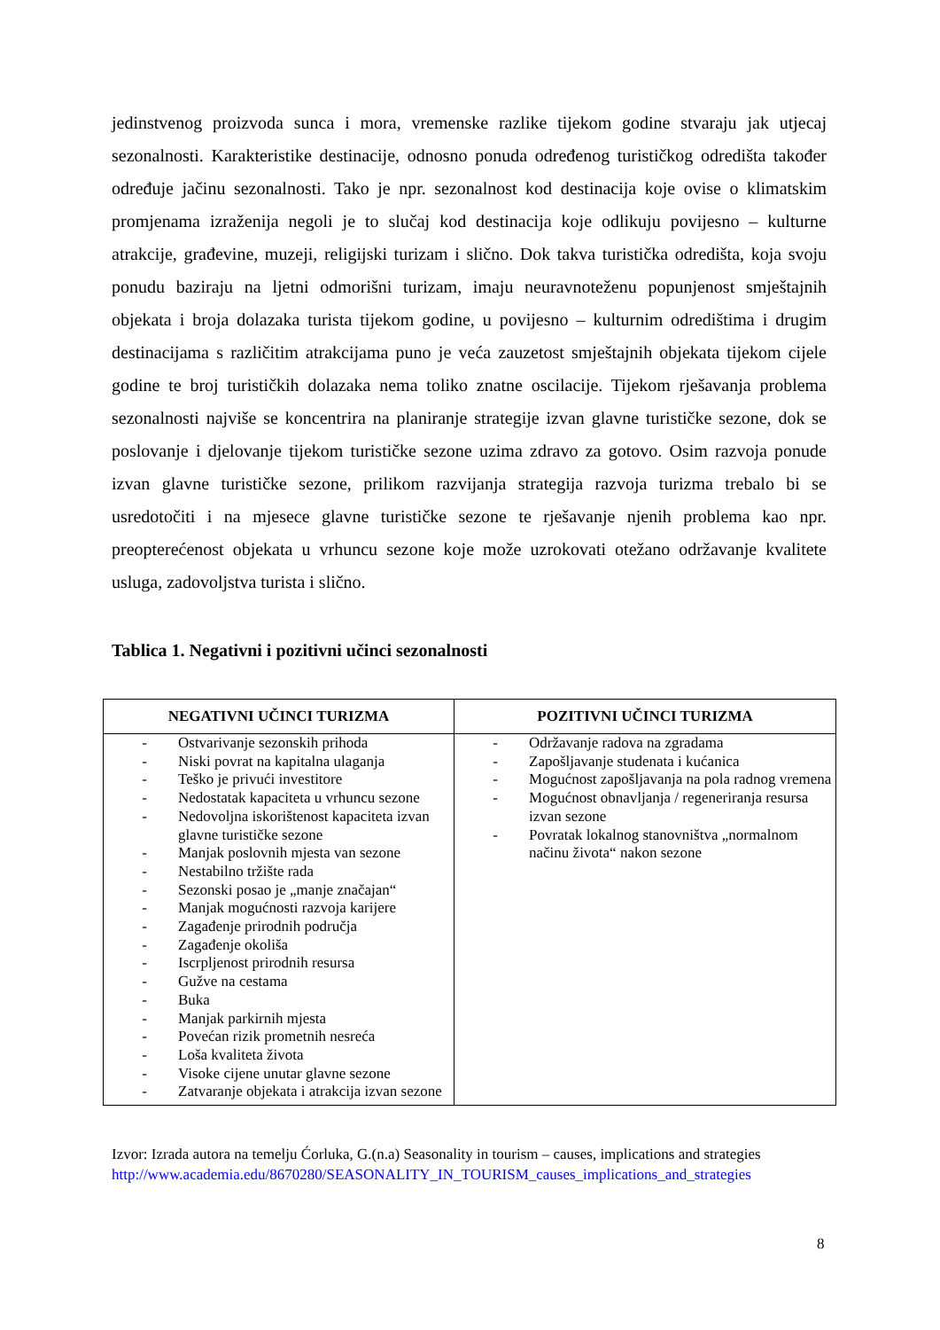jedinstvenog proizvoda sunca i mora, vremenske razlike tijekom godine stvaraju jak utjecaj sezonalnosti. Karakteristike destinacije, odnosno ponuda određenog turističkog odredišta također određuje jačinu sezonalnosti. Tako je npr. sezonalnost kod destinacija koje ovise o klimatskim promjenama izraženija negoli je to slučaj kod destinacija koje odlikuju povijesno – kulturne atrakcije, građevine, muzeji, religijski turizam i slično. Dok takva turistička odredišta, koja svoju ponudu baziraju na ljetni odmorišni turizam, imaju neuravnoteženu popunjenost smještajnih objekata i broja dolazaka turista tijekom godine, u povijesno – kulturnim odredištima i drugim destinacijama s različitim atrakcijama puno je veća zauzetost smještajnih objekata tijekom cijele godine te broj turističkih dolazaka nema toliko znatne oscilacije. Tijekom rješavanja problema sezonalnosti najviše se koncentrira na planiranje strategije izvan glavne turističke sezone, dok se poslovanje i djelovanje tijekom turističke sezone uzima zdravo za gotovo. Osim razvoja ponude izvan glavne turističke sezone, prilikom razvijanja strategija razvoja turizma trebalo bi se usredotočiti i na mjesece glavne turističke sezone te rješavanje njenih problema kao npr. preopterećenost objekata u vrhuncu sezone koje može uzrokovati otežano održavanje kvalitete usluga, zadovoljstva turista i slično.
Tablica 1. Negativni i pozitivni učinci sezonalnosti
| NEGATIVNI UČINCI TURIZMA | POZITIVNI UČINCI TURIZMA |
| --- | --- |
| - Ostvarivanje sezonskih prihoda - Niski povrat na kapitalna ulaganja - Teško je privući investitore - Nedostatak kapaciteta u vrhuncu sezone - Nedovoljna iskorištenost kapaciteta izvan glavne turističke sezone - Manjak poslovnih mjesta van sezone - Nestabilno tržište rada - Sezonski posao je „manje značajan“ - Manjak mogućnosti razvoja karijere - Zagađenje prirodnih područja - Zagađenje okoliša - Iscrpljenost prirodnih resursa - Gužve na cestama - Buka - Manjak parkirnih mjesta - Povećan rizik prometnih nesreća - Loša kvaliteta života - Visoke cijene unutar glavne sezone - Zatvaranje objekata i atrakcija izvan sezone | - Održavanje radova na zgradama - Zapošljavanje studenata i kućanica - Mogućnost zapošljavanja na pola radnog vremena - Mogućnost obnavljanja / regeneriranja resursa izvan sezone - Povratak lokalnog stanovništva „normalnom načinu života“ nakon sezone |
Izvor: Izrada autora na temelju Ćorluka, G.(n.a) Seasonality in tourism – causes, implications and strategies
http://www.academia.edu/8670280/SEASONALITY_IN_TOURISM_causes_implications_and_strategies
8